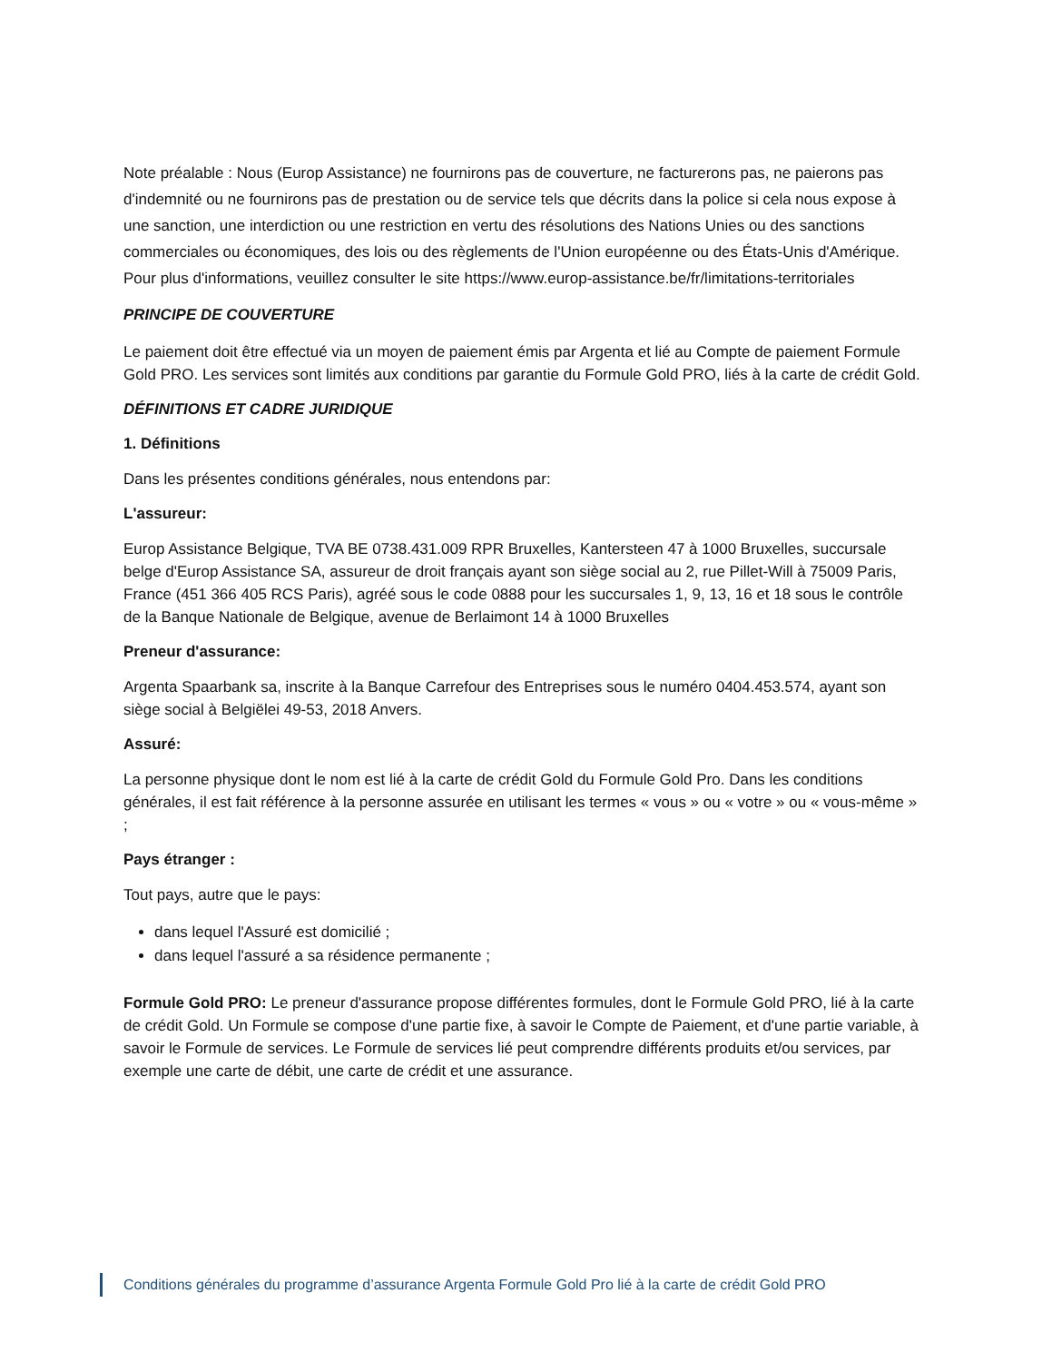Note préalable : Nous (Europ Assistance) ne fournirons pas de couverture, ne facturerons pas, ne paierons pas d'indemnité ou ne fournirons pas de prestation ou de service tels que décrits dans la police si cela nous expose à une sanction, une interdiction ou une restriction en vertu des résolutions des Nations Unies ou des sanctions commerciales ou économiques, des lois ou des règlements de l'Union européenne ou des États-Unis d'Amérique. Pour plus d'informations, veuillez consulter le site https://www.europ-assistance.be/fr/limitations-territoriales
PRINCIPE DE COUVERTURE
Le paiement doit être effectué via un moyen de paiement émis par Argenta et lié au Compte de paiement Formule Gold PRO. Les services sont limités aux conditions par garantie du Formule Gold PRO, liés à la carte de crédit Gold.
DÉFINITIONS ET CADRE JURIDIQUE
1. Définitions
Dans les présentes conditions générales, nous entendons par:
L'assureur:
Europ Assistance Belgique, TVA BE 0738.431.009 RPR Bruxelles, Kantersteen 47 à 1000 Bruxelles, succursale belge d'Europ Assistance SA, assureur de droit français ayant son siège social au 2, rue Pillet-Will à 75009 Paris, France (451 366 405 RCS Paris), agréé sous le code 0888 pour les succursales 1, 9, 13, 16 et 18 sous le contrôle de la Banque Nationale de Belgique, avenue de Berlaimont 14 à 1000 Bruxelles
Preneur d'assurance:
Argenta Spaarbank sa, inscrite à la Banque Carrefour des Entreprises sous le numéro 0404.453.574, ayant son siège social à Belgiëlei 49-53, 2018 Anvers.
Assuré:
La personne physique dont le nom est lié à la carte de crédit Gold du Formule Gold Pro. Dans les conditions générales, il est fait référence à la personne assurée en utilisant les termes « vous » ou « votre » ou « vous-même » ;
Pays étranger :
Tout pays, autre que le pays:
dans lequel l'Assuré est domicilié ;
dans lequel l'assuré a sa résidence permanente ;
Formule Gold PRO: Le preneur d'assurance propose différentes formules, dont le Formule Gold PRO, lié à la carte de crédit Gold. Un Formule se compose d'une partie fixe, à savoir le Compte de Paiement, et d'une partie variable, à savoir le Formule de services. Le Formule de services lié peut comprendre différents produits et/ou services, par exemple une carte de débit, une carte de crédit et une assurance.
Conditions générales du programme d’assurance Argenta Formule Gold Pro lié à la carte de crédit Gold PRO